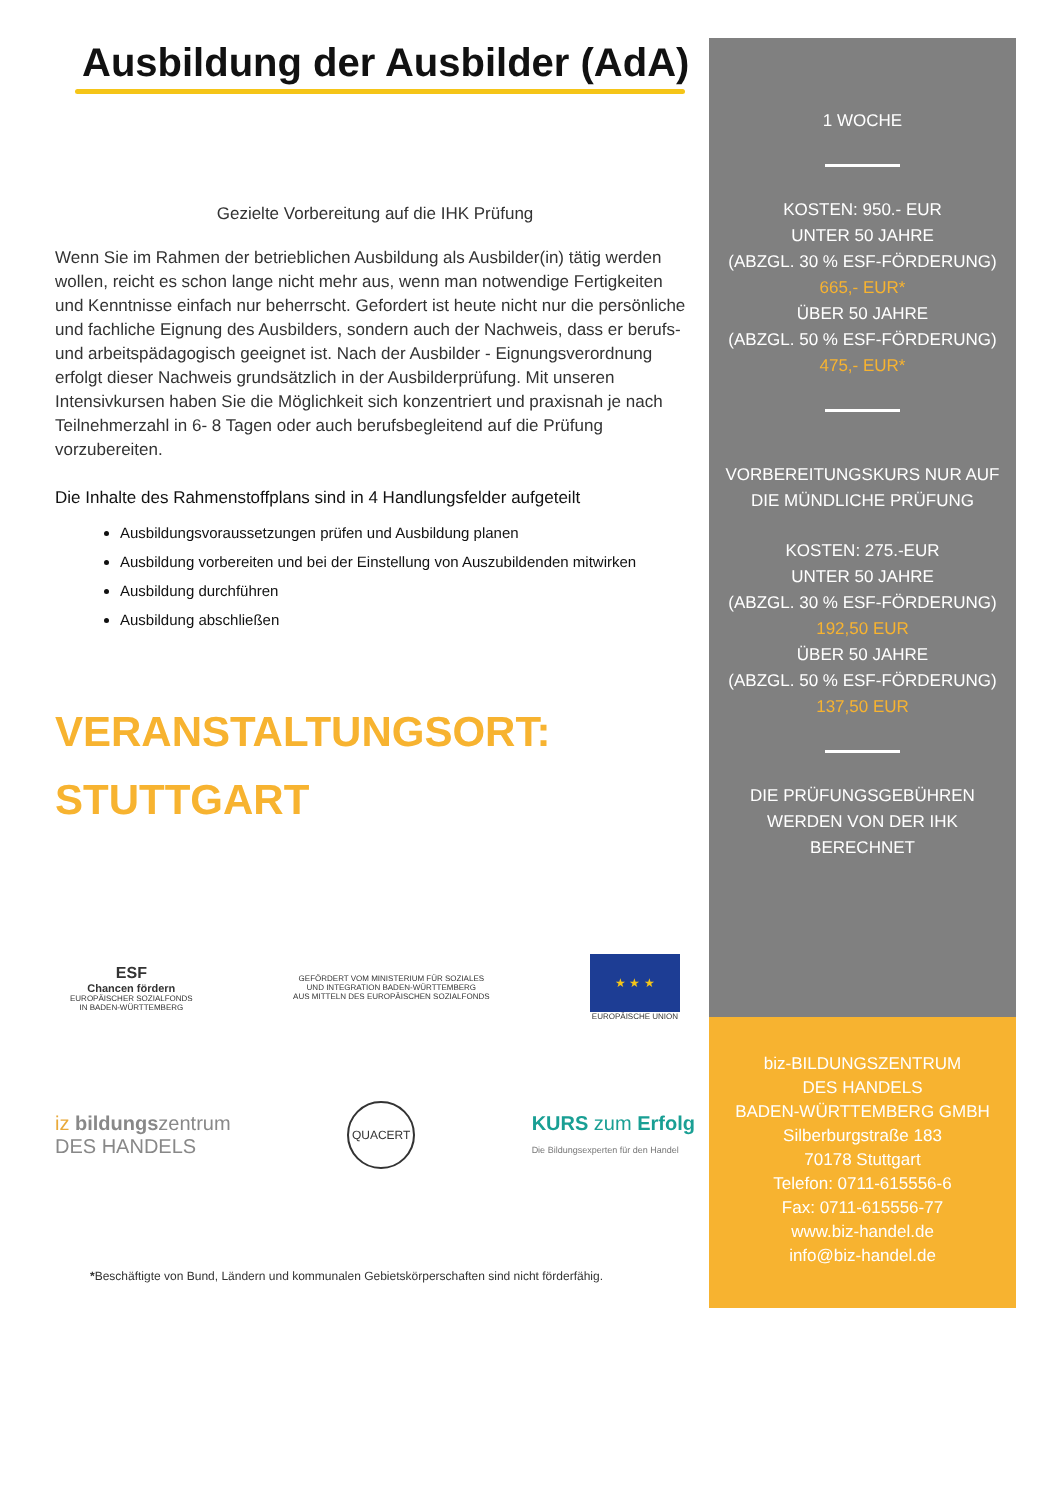Ausbildung der Ausbilder (AdA)
Gezielte Vorbereitung auf die IHK Prüfung
Wenn Sie im Rahmen der betrieblichen Ausbildung als Ausbilder(in) tätig werden wollen, reicht es schon lange nicht mehr aus, wenn man notwendige Fertigkeiten und Kenntnisse einfach nur beherrscht. Gefordert ist heute nicht nur die persönliche und fachliche Eignung des Ausbilders, sondern auch der Nachweis, dass er berufs- und arbeitspädagogisch geeignet ist. Nach der Ausbilder - Eignungsverordnung erfolgt dieser Nachweis grundsätzlich in der Ausbilderprüfung. Mit unseren Intensivkursen haben Sie die Möglichkeit sich konzentriert und praxisnah je nach Teilnehmerzahl in 6- 8 Tagen oder auch berufsbegleitend auf die Prüfung vorzubereiten.
Die Inhalte des Rahmenstoffplans sind in 4 Handlungsfelder aufgeteilt
Ausbildungsvoraussetzungen prüfen und Ausbildung planen
Ausbildung vorbereiten und bei der Einstellung von Auszubildenden mitwirken
Ausbildung durchführen
Ausbildung abschließen
VERANSTALTUNGSORT:
STUTTGART
ESF
Chancen fördern
EUROPÄISCHER SOZIALFONDS
IN BADEN-WÜRTTEMBERG
GEFÖRDERT VOM MINISTERIUM FÜR SOZIALES
UND INTEGRATION BADEN-WÜRTTEMBERG
AUS MITTELN DES EUROPÄISCHEN SOZIALFONDS
★ ★ ★
EUROPÄISCHE UNION
iz bildungszentrum
DES HANDELS
QUACERT
KURS zum Erfolg
Die Bildungsexperten für den Handel
*Beschäftigte von Bund, Ländern und kommunalen Gebietskörperschaften sind nicht förderfähig.
1 WOCHE
KOSTEN: 950.- EUR
UNTER 50 JAHRE
(ABZGL. 30 % ESF-FÖRDERUNG)
665,- EUR*
ÜBER 50 JAHRE
(ABZGL. 50 % ESF-FÖRDERUNG)
475,- EUR*
VORBEREITUNGSKURS NUR AUF DIE MÜNDLICHE PRÜFUNG
KOSTEN: 275.-EUR
UNTER 50 JAHRE
(ABZGL. 30 % ESF-FÖRDERUNG)
192,50 EUR
ÜBER 50 JAHRE
(ABZGL. 50 % ESF-FÖRDERUNG)
137,50 EUR
DIE PRÜFUNGSGEBÜHREN
WERDEN VON DER IHK
BERECHNET
biz-BILDUNGSZENTRUM
DES HANDELS
BADEN-WÜRTTEMBERG GMBH
Silberburgstraße 183
70178 Stuttgart
Telefon: 0711-615556-6
Fax: 0711-615556-77
www.biz-handel.de
info@biz-handel.de